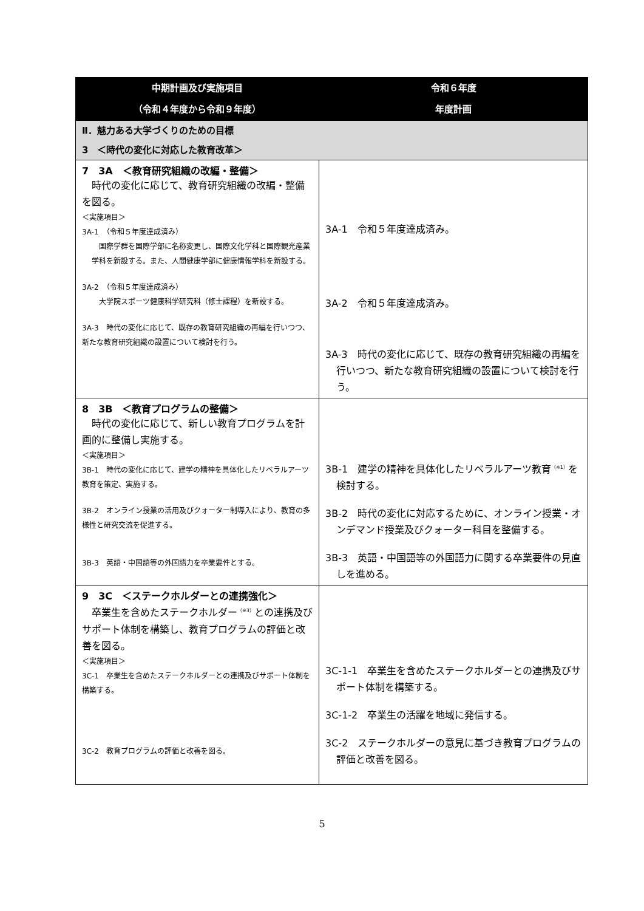| 中期計画及び実施項目 （令和４年度から令和９年度） | 令和６年度 年度計画 |
| --- | --- |
| Ⅱ．魅力ある大学づくりのための目標 3 ＜時代の変化に対応した教育改革＞ | |
| 7 3A ＜教育研究組織の改編・整備＞ 時代の変化に応じて、教育研究組織の改編・整備を図る。 ＜実施項目＞ 3A-1 （令和５年度達成済み） 国際学群を国際学部に名称変更し、国際文化学科と国際観光産業学科を新設する。また、人間健康学部に健康情報学科を新設する。 3A-2 （令和５年度達成済み） 大学院スポーツ健康科学研究科（修士課程）を新設する。 3A-3 時代の変化に応じて、既存の教育研究組織の再編を行いつつ、新たな教育研究組織の設置について検討を行う。 | 3A-1 令和５年度達成済み。 3A-2 令和５年度達成済み。 3A-3 時代の変化に応じて、既存の教育研究組織の再編を行いつつ、新たな教育研究組織の設置について検討を行う。 |
| 8 3B ＜教育プログラムの整備＞ 時代の変化に応じて、新しい教育プログラムを計画的に整備し実施する。 ＜実施項目＞ 3B-1 時代の変化に応じて、建学の精神を具体化したリベラルアーツ教育を策定、実施する。 3B-2 オンライン授業の活用及びクォーター制導入により、教育の多様性と研究交流を促進する。 3B-3 英語・中国語等の外国語力を卒業要件とする。 | 3B-1 建学の精神を具体化したリベラルアーツ教育<sup>（※1）</sup>を検討する。 3B-2 時代の変化に対応するために、オンライン授業・オンデマンド授業及びクォーター科目を整備する。 3B-3 英語・中国語等の外国語力に関する卒業要件の見直しを進める。 |
| 9 3C ＜ステークホルダーとの連携強化＞ 卒業生を含めたステークホルダー<sup>（※3）</sup>との連携及びサポート体制を構築し、教育プログラムの評価と改善を図る。 ＜実施項目＞ 3C-1 卒業生を含めたステークホルダーとの連携及びサポート体制を構築する。 3C-2 教育プログラムの評価と改善を図る。 | 3C-1-1 卒業生を含めたステークホルダーとの連携及びサポート体制を構築する。 3C-1-2 卒業生の活躍を地域に発信する。 3C-2 ステークホルダーの意見に基づき教育プログラムの評価と改善を図る。 |
5